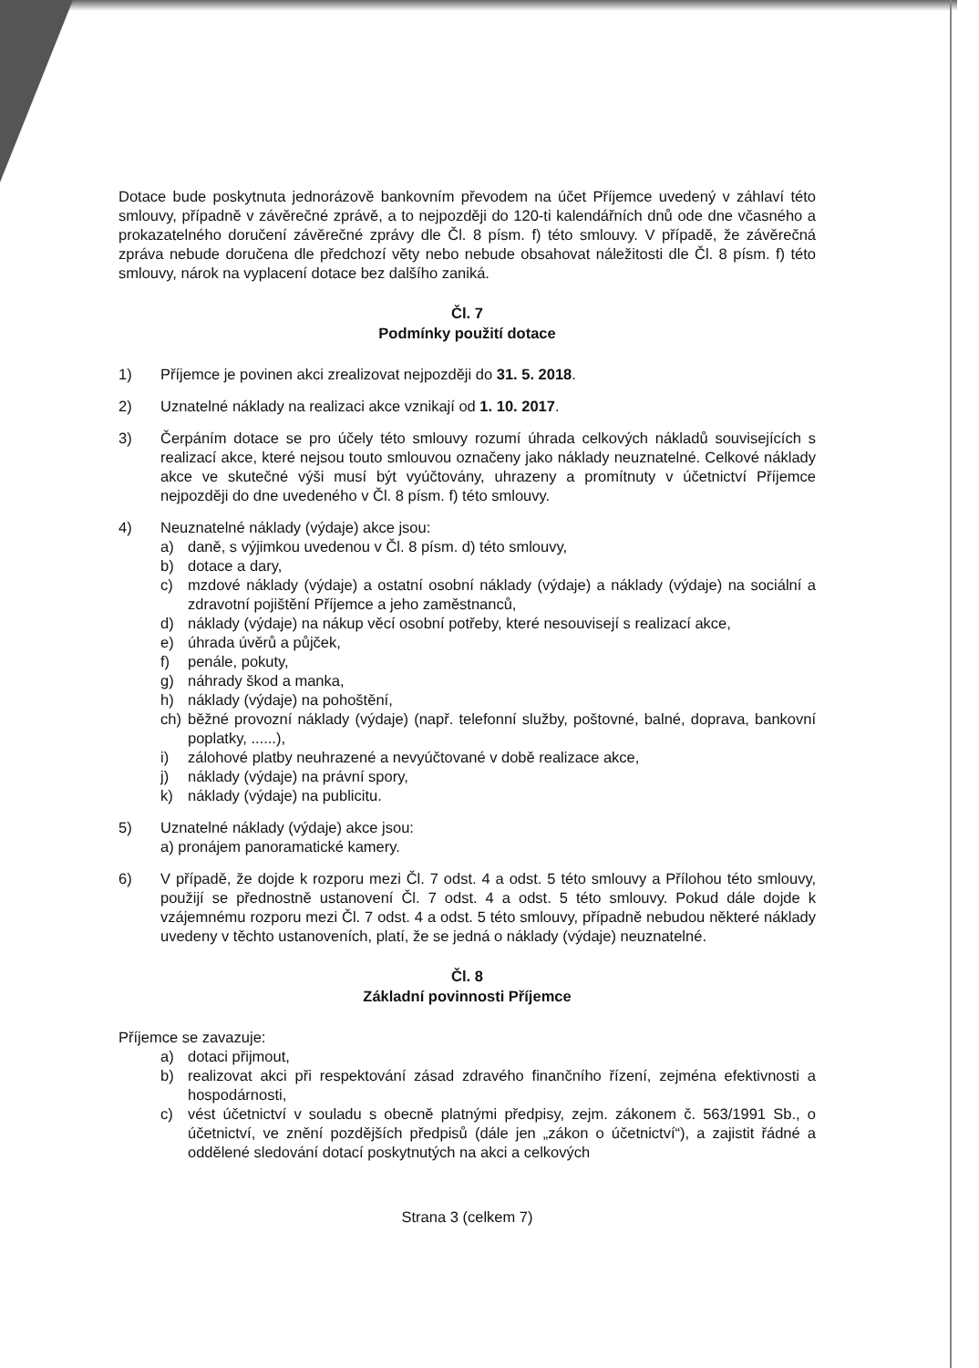Dotace bude poskytnuta jednorázově bankovním převodem na účet Příjemce uvedený v záhlaví této smlouvy, případně v závěrečné zprávě, a to nejpozději do 120-ti kalendářních dnů ode dne včasného a prokazatelného doručení závěrečné zprávy dle Čl. 8 písm. f) této smlouvy. V případě, že závěrečná zpráva nebude doručena dle předchozí věty nebo nebude obsahovat náležitosti dle Čl. 8 písm. f) této smlouvy, nárok na vyplacení dotace bez dalšího zaniká.
Čl. 7
Podmínky použití dotace
1) Příjemce je povinen akci zrealizovat nejpozději do 31. 5. 2018.
2) Uznatelné náklady na realizaci akce vznikají od 1. 10. 2017.
3) Čerpáním dotace se pro účely této smlouvy rozumí úhrada celkových nákladů souvisejících s realizací akce, které nejsou touto smlouvou označeny jako náklady neuznatelné. Celkové náklady akce ve skutečné výši musí být vyúčtovány, uhrazeny a promítnuty v účetnictví Příjemce nejpozději do dne uvedeného v Čl. 8 písm. f) této smlouvy.
4) Neuznatelné náklady (výdaje) akce jsou:
a) daně, s výjimkou uvedenou v Čl. 8 písm. d) této smlouvy,
b) dotace a dary,
c) mzdové náklady (výdaje) a ostatní osobní náklady (výdaje) a náklady (výdaje) na sociální a zdravotní pojištění Příjemce a jeho zaměstnanců,
d) náklady (výdaje) na nákup věcí osobní potřeby, které nesouvisejí s realizací akce,
e) úhrada úvěrů a půjček,
f) penále, pokuty,
g) náhrady škod a manka,
h) náklady (výdaje) na pohoštění,
ch) běžné provozní náklady (výdaje) (např. telefonní služby, poštovné, balné, doprava, bankovní poplatky, ......),
i) zálohové platby neuhrazené a nevyúčtované v době realizace akce,
j) náklady (výdaje) na právní spory,
k) náklady (výdaje) na publicitu.
5) Uznatelné náklady (výdaje) akce jsou:
a) pronájem panoramatické kamery.
6) V případě, že dojde k rozporu mezi Čl. 7 odst. 4 a odst. 5 této smlouvy a Přílohou této smlouvy, použijí se přednostně ustanovení Čl. 7 odst. 4 a odst. 5 této smlouvy. Pokud dále dojde k vzájemnému rozporu mezi Čl. 7 odst. 4 a odst. 5 této smlouvy, případně nebudou některé náklady uvedeny v těchto ustanoveních, platí, že se jedná o náklady (výdaje) neuznatelné.
Čl. 8
Základní povinnosti Příjemce
Příjemce se zavazuje:
a) dotaci přijmout,
b) realizovat akci při respektování zásad zdravého finančního řízení, zejména efektivnosti a hospodárnosti,
c) vést účetnictví v souladu s obecně platnými předpisy, zejm. zákonem č. 563/1991 Sb., o účetnictví, ve znění pozdějších předpisů (dále jen „zákon o účetnictví“), a zajistit řádné a oddělené sledování dotací poskytnutých na akci a celkových
Strana 3 (celkem 7)